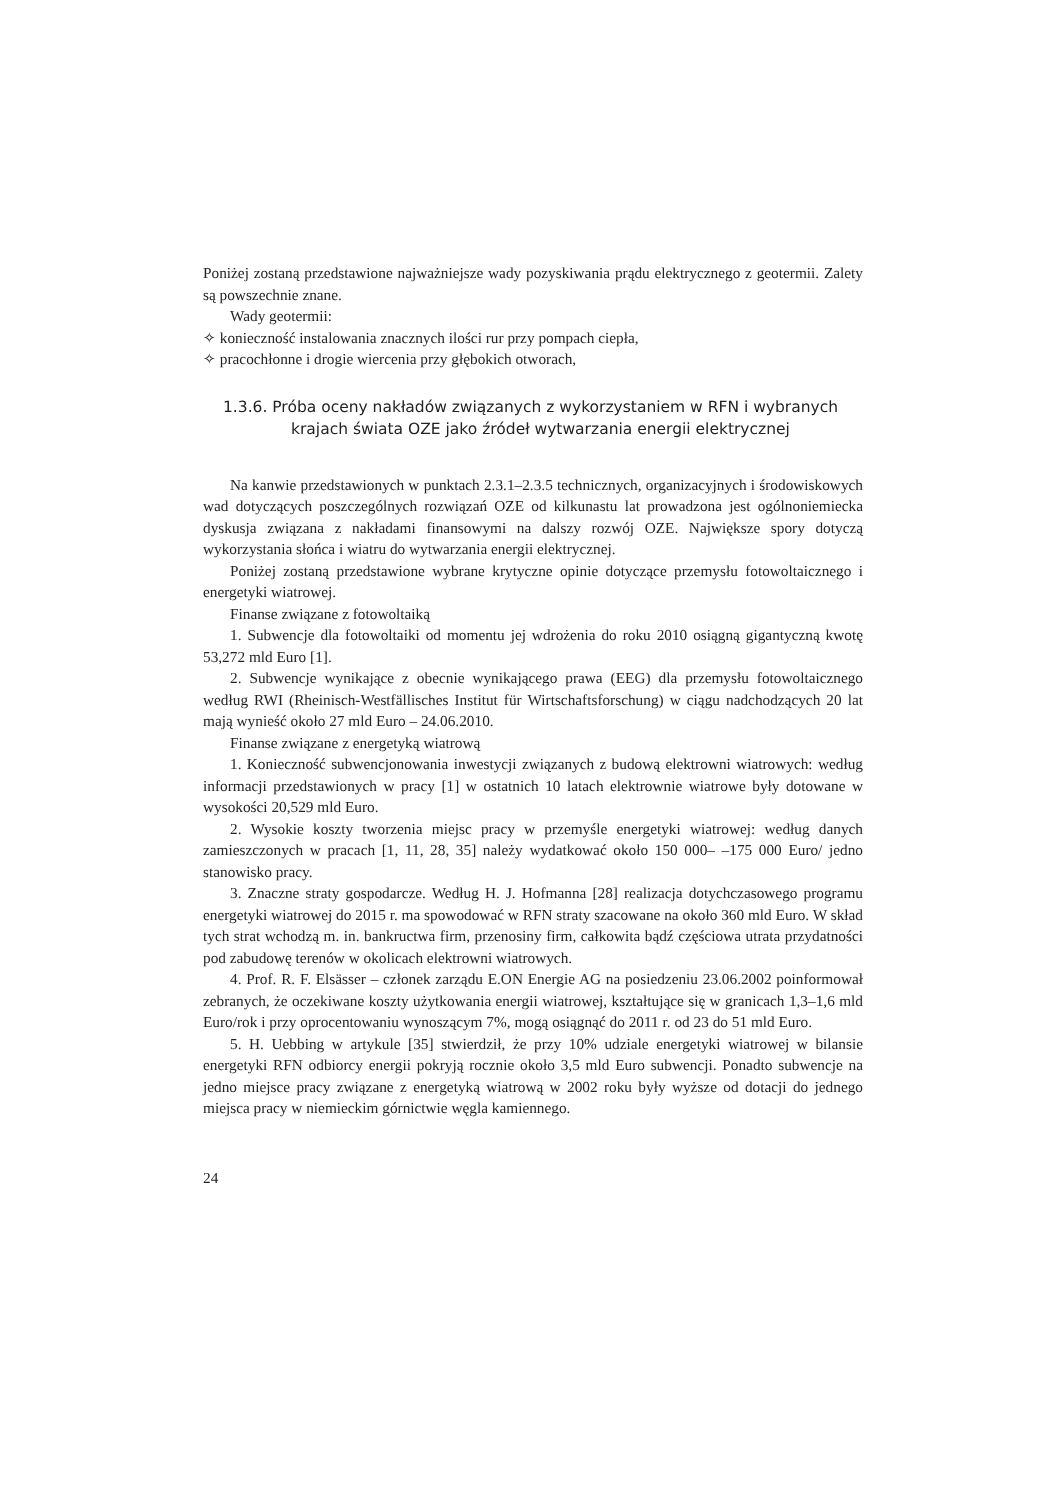Poniżej zostaną przedstawione najważniejsze wady pozyskiwania prądu elektrycznego z geotermii. Zalety są powszechnie znane.
Wady geotermii:
✧ konieczność instalowania znacznych ilości rur przy pompach ciepła,
✧ pracochłonne i drogie wiercenia przy głębokich otworach,
1.3.6. Próba oceny nakładów związanych z wykorzystaniem w RFN i wybranych krajach świata OZE jako źródeł wytwarzania energii elektrycznej
Na kanwie przedstawionych w punktach 2.3.1–2.3.5 technicznych, organizacyjnych i środowiskowych wad dotyczących poszczególnych rozwiązań OZE od kilkunastu lat prowadzona jest ogólnoniemiecka dyskusja związana z nakładami finansowymi na dalszy rozwój OZE. Największe spory dotyczą wykorzystania słońca i wiatru do wytwarzania energii elektrycznej.
Poniżej zostaną przedstawione wybrane krytyczne opinie dotyczące przemysłu fotowoltaicznego i energetyki wiatrowej.
Finanse związane z fotowoltaiką
1. Subwencje dla fotowoltaiki od momentu jej wdrożenia do roku 2010 osiągną gigantyczną kwotę 53,272 mld Euro [1].
2. Subwencje wynikające z obecnie wynikającego prawa (EEG) dla przemysłu fotowoltaicznego według RWI (Rheinisch-Westfällisches Institut für Wirtschaftsforschung) w ciągu nadchodzących 20 lat mają wynieść około 27 mld Euro – 24.06.2010.
Finanse związane z energetyką wiatrową
1. Konieczność subwencjonowania inwestycji związanych z budową elektrowni wiatrowych: według informacji przedstawionych w pracy [1] w ostatnich 10 latach elektrownie wiatrowe były dotowane w wysokości 20,529 mld Euro.
2. Wysokie koszty tworzenia miejsc pracy w przemyśle energetyki wiatrowej: według danych zamieszczonych w pracach [1, 11, 28, 35] należy wydatkować około 150 000– –175 000 Euro/ jedno stanowisko pracy.
3. Znaczne straty gospodarcze. Według H. J. Hofmanna [28] realizacja dotychczasowego programu energetyki wiatrowej do 2015 r. ma spowodować w RFN straty szacowane na około 360 mld Euro. W skład tych strat wchodzą m. in. bankructwa firm, przenosiny firm, całkowita bądź częściowa utrata przydatności pod zabudowę terenów w okolicach elektrowni wiatrowych.
4. Prof. R. F. Elsässer – członek zarządu E.ON Energie AG na posiedzeniu 23.06.2002 poinformował zebranych, że oczekiwane koszty użytkowania energii wiatrowej, kształtujące się w granicach 1,3–1,6 mld Euro/rok i przy oprocentowaniu wynoszącym 7%, mogą osiągnąć do 2011 r. od 23 do 51 mld Euro.
5. H. Uebbing w artykule [35] stwierdził, że przy 10% udziale energetyki wiatrowej w bilansie energetyki RFN odbiorcy energii pokryją rocznie około 3,5 mld Euro subwencji. Ponadto subwencje na jedno miejsce pracy związane z energetyką wiatrową w 2002 roku były wyższe od dotacji do jednego miejsca pracy w niemieckim górnictwie węgla kamiennego.
24